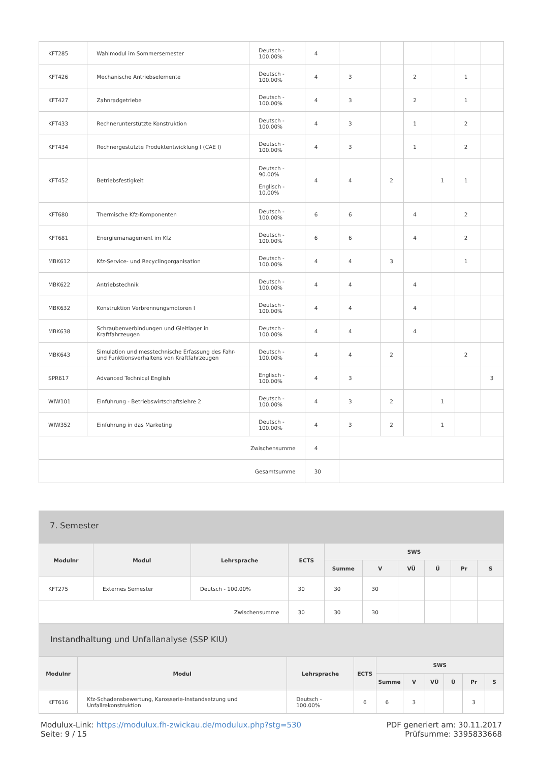| KFT285 | Wahlmodul im Sommersemester | Deutsch - 100.00% | 4 | | | | | | |
| KFT426 | Mechanische Antriebselemente | Deutsch - 100.00% | 4 | 3 | | 2 | | 1 | |
| KFT427 | Zahnradgetriebe | Deutsch - 100.00% | 4 | 3 | | 2 | | 1 | |
| KFT433 | Rechnerunterstützte Konstruktion | Deutsch - 100.00% | 4 | 3 | | 1 | | 2 | |
| KFT434 | Rechnergestützte Produktentwicklung I (CAE I) | Deutsch - 100.00% | 4 | 3 | | 1 | | 2 | |
| KFT452 | Betriebsfestigkeit | Deutsch - 90.00% Englisch - 10.00% | 4 | 4 | 2 | | 1 | 1 | |
| KFT680 | Thermische Kfz-Komponenten | Deutsch - 100.00% | 6 | 6 | | 4 | | 2 | |
| KFT681 | Energiemanagement im Kfz | Deutsch - 100.00% | 6 | 6 | | 4 | | 2 | |
| MBK612 | Kfz-Service- und Recyclingorganisation | Deutsch - 100.00% | 4 | 4 | 3 | | | 1 | |
| MBK622 | Antriebstechnik | Deutsch - 100.00% | 4 | 4 | | 4 | | | |
| MBK632 | Konstruktion Verbrennungsmotoren I | Deutsch - 100.00% | 4 | 4 | | 4 | | | |
| MBK638 | Schraubenverbindungen und Gleitlager in Kraftfahrzeugen | Deutsch - 100.00% | 4 | 4 | | 4 | | | |
| MBK643 | Simulation und messtechnische Erfassung des Fahr- und Funktionsverhaltens von Kraftfahrzeugen | Deutsch - 100.00% | 4 | 4 | 2 | | | 2 | |
| SPR617 | Advanced Technical English | Englisch - 100.00% | 4 | 3 | | | | | 3 |
| WIW101 | Einführung - Betriebswirtschaftslehre 2 | Deutsch - 100.00% | 4 | 3 | 2 | | 1 | | |
| WIW352 | Einführung in das Marketing | Deutsch - 100.00% | 4 | 3 | 2 | | 1 | | |
| Zwischensumme | | | 4 | | | | | | |
| Gesamtsumme | | | 30 | | | | | | |
7. Semester
| Modulnr | Modul | Lehrsprache | ECTS | SWS | | | | | |
| --- | --- | --- | --- | --- | --- | --- | --- | --- | --- |
| | | | | Summe | V | VÜ | Ü | Pr | S |
| KFT275 | Externes Semester | Deutsch - 100.00% | 30 | 30 | 30 | | | | |
| Zwischensumme | | | 30 | 30 | 30 | | | | |
Instandhaltung und Unfallanalyse (SSP KIU)
| Modulnr | Modul | Lehrsprache | ECTS | SWS | | | | | |
| --- | --- | --- | --- | --- | --- | --- | --- | --- | --- |
| | | | | Summe | V | VÜ | Ü | Pr | S |
| KFT616 | Kfz-Schadensbewertung, Karosserie-Instandsetzung und Unfallrekonstruktion | Deutsch - 100.00% | 6 | 6 | 3 | | | 3 | |
Modulux-Link: https://modulux.fh-zwickau.de/modulux.php?stg=530
Seite: 9 / 15
PDF generiert am: 30.11.2017
Prüfsumme: 3395833668